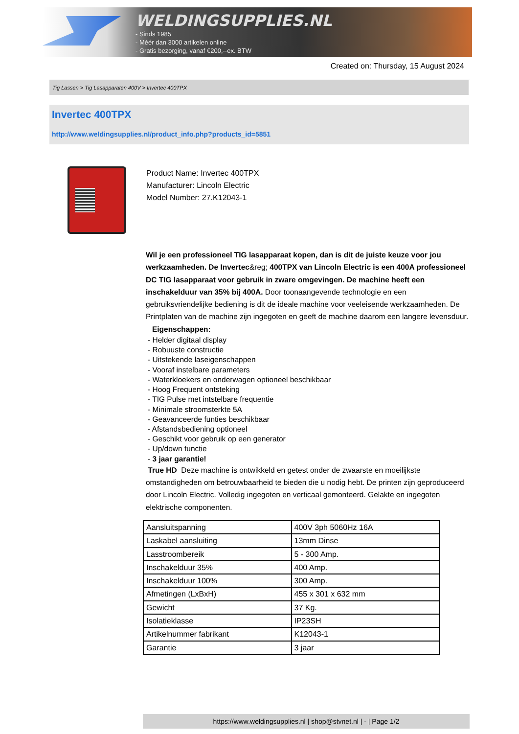WELDINGSUPPLIES.NL
- Sinds 1985
- Méér dan 3000 artikelen online
- Gratis bezorging, vanaf €200,--ex. BTW
Created on: Thursday, 15 August 2024
Tig Lassen > Tig Lasapparaten 400V > Invertec 400TPX
Invertec 400TPX
http://www.weldingsupplies.nl/product_info.php?products_id=5851
Product Name: Invertec 400TPX
Manufacturer: Lincoln Electric
Model Number: 27.K12043-1
Wil je een professioneel TIG lasapparaat kopen, dan is dit de juiste keuze voor jou werkzaamheden. De Invertec&reg; 400TPX van Lincoln Electric is een 400A professioneel DC TIG lasapparaat voor gebruik in zware omgevingen. De machine heeft een inschakelduur van 35% bij 400A. Door toonaangevende technologie en een gebruiksvriendelijke bediening is dit de ideale machine voor veeleisende werkzaamheden. De Printplaten van de machine zijn ingegoten en geeft de machine daarom een langere levensduur. Eigenschappen:
- Helder digitaal display
- Robuuste constructie
- Uitstekende laseigenschappen
- Vooraf instelbare parameters
- Waterkloekers en onderwagen optioneel beschikbaar
- Hoog Frequent ontsteking
- TIG Pulse met intstelbare frequentie
- Minimale stroomsterkte 5A
- Geavanceerde funties beschikbaar
- Afstandsbediening optioneel
- Geschikt voor gebruik op een generator
- Up/down functie
- 3 jaar garantie!
True HD Deze machine is ontwikkeld en getest onder de zwaarste en moeilijkste omstandigheden om betrouwbaarheid te bieden die u nodig hebt. De printen zijn geproduceerd door Lincoln Electric. Volledig ingegoten en verticaal gemonteerd. Gelakte en ingegoten elektrische componenten.
| Aansluitspanning | 400V 3ph 5060Hz 16A |
| Laskabel aansluiting | 13mm Dinse |
| Lasstroombereik | 5 - 300 Amp. |
| Inschakelduur 35% | 400 Amp. |
| Inschakelduur 100% | 300 Amp. |
| Afmetingen (LxBxH) | 455 x 301 x 632 mm |
| Gewicht | 37 Kg. |
| Isolatieklasse | IP23SH |
| Artikelnummer fabrikant | K12043-1 |
| Garantie | 3 jaar |
https://www.weldingsupplies.nl | shop@stvnet.nl | - | Page 1/2